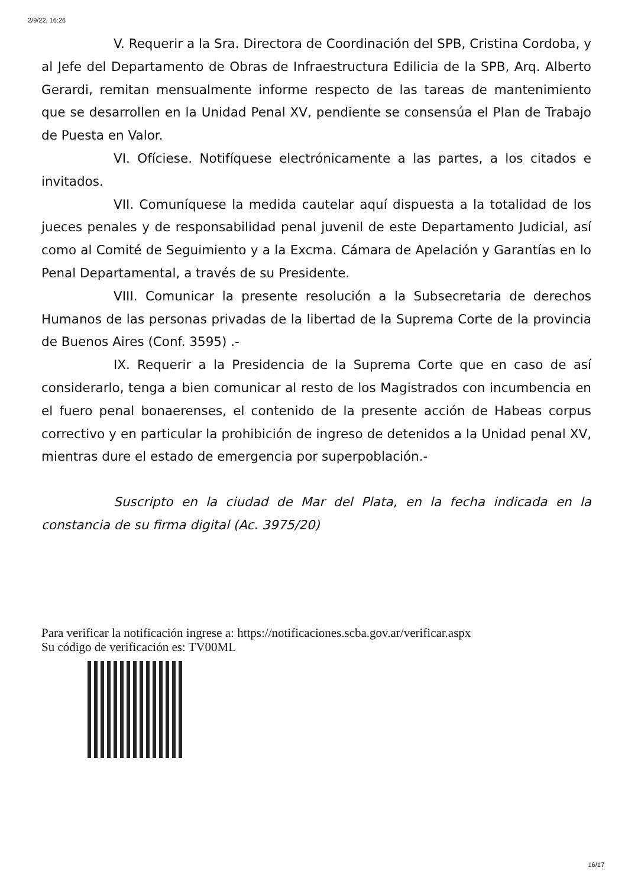2/9/22, 16:26
V. Requerir a la Sra. Directora de Coordinación del SPB, Cristina Cordoba, y al Jefe del Departamento de Obras de Infraestructura Edilicia de la SPB, Arq. Alberto Gerardi, remitan mensualmente informe respecto de las tareas de mantenimiento que se desarrollen en la Unidad Penal XV, pendiente se consensúa el Plan de Trabajo de Puesta en Valor.
VI. Ofíciese. Notifíquese electrónicamente a las partes, a los citados e invitados.
VII. Comuníquese la medida cautelar aquí dispuesta a la totalidad de los jueces penales y de responsabilidad penal juvenil de este Departamento Judicial, así como al Comité de Seguimiento y a la Excma. Cámara de Apelación y Garantías en lo Penal Departamental, a través de su Presidente.
VIII. Comunicar la presente resolución a la Subsecretaria de derechos Humanos de las personas privadas de la libertad de la Suprema Corte de la provincia de Buenos Aires (Conf. 3595) .-
IX. Requerir a la Presidencia de la Suprema Corte que en caso de así considerarlo, tenga a bien comunicar al resto de los Magistrados con incumbencia en el fuero penal bonaerenses, el contenido de la presente acción de Habeas corpus correctivo y en particular la prohibición de ingreso de detenidos a la Unidad penal XV, mientras dure el estado de emergencia por superpoblación.-
Suscripto en la ciudad de Mar del Plata, en la fecha indicada en la constancia de su firma digital (Ac. 3975/20)
Para verificar la notificación ingrese a: https://notificaciones.scba.gov.ar/verificar.aspx
Su código de verificación es: TV00ML
16/17